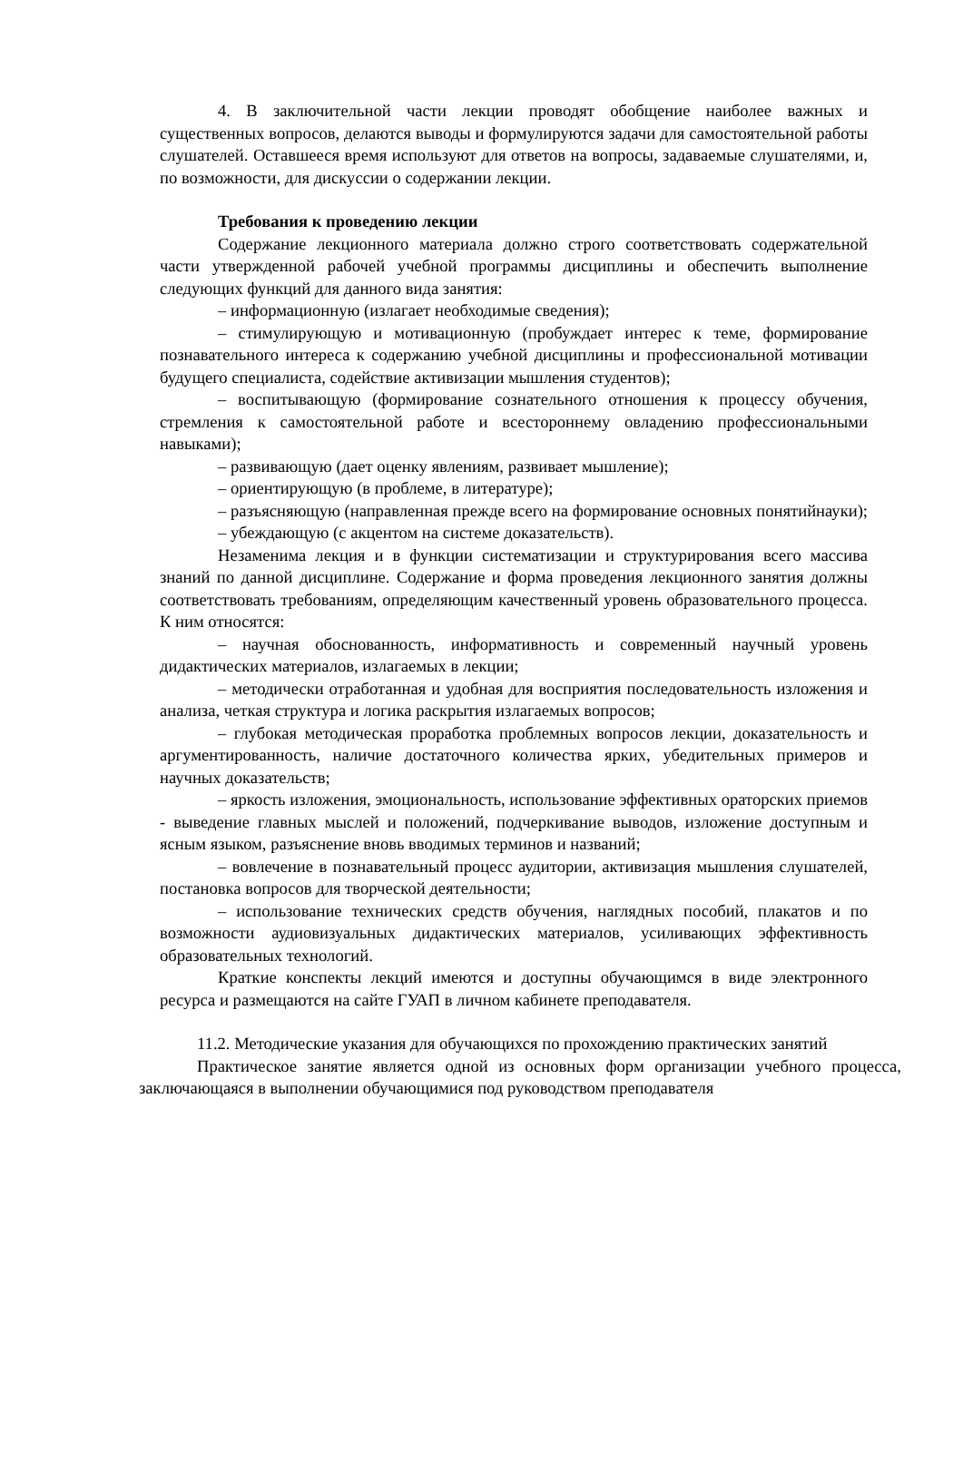4. В заключительной части лекции проводят обобщение наиболее важных и существенных вопросов, делаются выводы и формулируются задачи для самостоятельной работы слушателей. Оставшееся время используют для ответов на вопросы, задаваемые слушателями, и, по возможности, для дискуссии о содержании лекции.
Требования к проведению лекции
Содержание лекционного материала должно строго соответствовать содержательной части утвержденной рабочей учебной программы дисциплины и обеспечить выполнение следующих функций для данного вида занятия:
– информационную (излагает необходимые сведения);
– стимулирующую и мотивационную (пробуждает интерес к теме, формирование познавательного интереса к содержанию учебной дисциплины и профессиональной мотивации будущего специалиста, содействие активизации мышления студентов);
– воспитывающую (формирование сознательного отношения к процессу обучения, стремления к самостоятельной работе и всестороннему овладению профессиональными навыками);
– развивающую (дает оценку явлениям, развивает мышление);
– ориентирующую (в проблеме, в литературе);
– разъясняющую (направленная прежде всего на формирование основных понятийнауки);
– убеждающую (с акцентом на системе доказательств).
Незаменима лекция и в функции систематизации и структурирования всего массива знаний по данной дисциплине. Содержание и форма проведения лекционного занятия должны соответствовать требованиям, определяющим качественный уровень образовательного процесса. К ним относятся:
– научная обоснованность, информативность и современный научный уровень дидактических материалов, излагаемых в лекции;
– методически отработанная и удобная для восприятия последовательность изложения и анализа, четкая структура и логика раскрытия излагаемых вопросов;
– глубокая методическая проработка проблемных вопросов лекции, доказательность и аргументированность, наличие достаточного количества ярких, убедительных примеров и научных доказательств;
– яркость изложения, эмоциональность, использование эффективных ораторских приемов - выведение главных мыслей и положений, подчеркивание выводов, изложение доступным и ясным языком, разъяснение вновь вводимых терминов и названий;
– вовлечение в познавательный процесс аудитории, активизация мышления слушателей, постановка вопросов для творческой деятельности;
– использование технических средств обучения, наглядных пособий, плакатов и по возможности аудиовизуальных дидактических материалов, усиливающих эффективность образовательных технологий.
Краткие конспекты лекций имеются и доступны обучающимся в виде электронного ресурса и размещаются на сайте ГУАП в личном кабинете преподавателя.
11.2. Методические указания для обучающихся по прохождению практических занятий
Практическое занятие является одной из основных форм организации учебного процесса, заключающаяся в выполнении обучающимися под руководством преподавателя